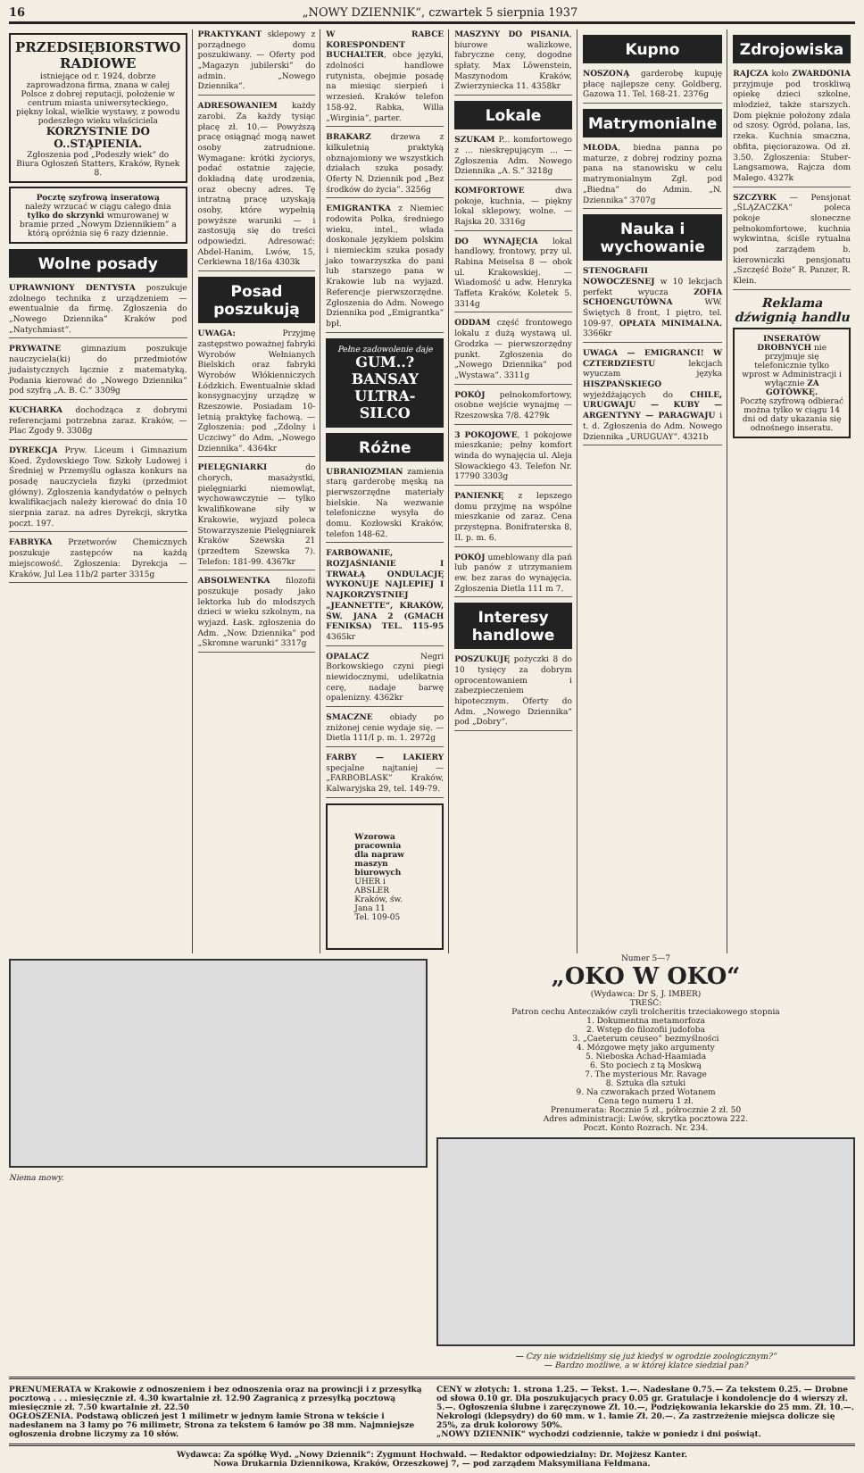16 „NOWY DZIENNIK“, czwartek 5 sierpnia 1937
PRZEDSIĘBIORSTWO RADIOWE
istniejące od r. 1924, dobrze zaprowadzona firma, znana w całej Polsce z dobrej reputacji, położenie w centrum miasta uniwersyteckiego, piękny lokal, wielkie wystawy, z powodu podeszłego wieku właściciela
KORZYSTNIE DO O..STĄPIENIA.
Zgłoszenia pod „Podeszły wiek“ do Biura Ogłoszeń Statters, Kraków, Rynek 8.
Pocztę szyfrową inseratową
należy wrzucać w ciągu całego dnia tylko do skrzynki wmurowanej w bramie przed „Nowym Dziennikiem“ a którą opróżnia się 6 razy dziennie.
Wolne posady
UPRAWNIONY DENTYSTA poszukuje zdolnego technika z urządzeniem — ewentualnie da firmę. Zgłoszenia do „Nowego Dziennika“ Kraków pod „Natychmiast“.
PRYWATNE gimnazium poszukuje nauczyciela(ki) do przedmiotów judaistycznych łącznie z matematyką. Podania kierować do „Nowego Dziennika“ pod szyfrą „A. B. C.“ 3309g
KUCHARKA dochodząca z dobrymi referencjami potrzebna zaraz. Kraków, — Plac Zgody 9. 3308g
DYREKCJA Pryw. Liceum i Gimnazium Koed. Żydowskiego Tow. Szkoły Ludowej i Średniej w Przemyślu ogłasza konkurs na posadę nauczyciela fizyki (przedmiot główny). Zgłoszenia kandydatów o pełnych kwalifikacjach należy kierować do dnia 10 sierpnia zaraz. na adres Dyrekcji, skrytka poczt. 197.
FABRYKA Przetworów Chemicznych poszukuje zastępców na każdą miejscowość. Zgłoszenia: Dyrekcja — Kraków, Jul Lea 11b/2 parter 3315g
PRAKTYKANT sklepowy z porządnego domu poszukiwany. — Oferty pod „Magazyn jubilerski“ do admin. „Nowego Dziennika“.
ADRESOWANIEM każdy zarobi. Za każdy tysiąc płacę zł. 10.— Powyższą pracę osiągnąć mogą nawet osoby zatrudnione. Wymagane: krótki życiorys, podać ostatnie zajęcie, dokładną datę urodzenia, oraz obecny adres. Tę intratną pracę uzyskają osoby, które wypełnią powyższe warunki — i zastosują się do treści odpowiedzi. Adresować: Abdel-Hanim, Lwów, 15, Cerkiewna 18/16a 4303k
Posad poszukują
UWAGA: Przyjmę zastępstwo poważnej fabryki Wyrobów Wełnianych Bielskich oraz fabryki Wyrobów Włókienniczych Łódzkich. Ewentualnie skład konsygnacyjny urządzę w Rzeszowie. Posiadam 10-letnią praktykę fachową. — Zgłoszenia: pod „Zdolny i Uczciwy“ do Adm. „Nowego Dziennika“. 4364kr
PIELĘGNIARKI do chorych, masażystki, pielęgniarki niemowląt, wychowawczynie — tylko kwalifikowane siły w Krakowie, wyjazd poleca Stowarzyszenie Pielęgniarek Kraków Szewska 21 (przedtem Szewska 7). Telefon: 181-99. 4367kr
ABSOLWENTKA filozofii poszukuje posady jako lektorka lub do młodszych dzieci w wieku szkolnym, na wyjazd. Łask. zgłoszenia do Adm. „Now. Dziennika“ pod „Skromne warunki“ 3317g
W RABCE KORESPONDENT BUCHALTER, obce języki, zdolności handlowe rutynista, obejmie posadę na miesiąc sierpień i wrzesień. Kraków telefon 158-92. Rabka, Willa „Wirginia“, parter.
BRAKARZ drzewa z kilkuletnią praktyką obznajomiony we wszystkich działach szuka posady. Oferty N. Dziennik pod „Bez środków do życia“. 3256g
EMIGRANTKA z Niemiec rodowita Polka, średniego wieku, intel., włada doskonale językiem polskim i niemieckim szuka posady jako towarzyszka do pani lub starszego pana w Krakowie lub na wyjazd. Referencje pierwszorzędne. Zgłoszenia do Adm. Nowego Dziennika pod „Emigrantka“ bpł.
Pełne zadowolenie daje
GUM..? BANSAY
ULTRA-SILCO
Różne
UBRANIOZMIAN zamienia starą garderobę męską na pierwszorzędne materiały bielskie. Na wezwanie telefoniczne wysyła do domu. Kozłowski Kraków, telefon 148-62.
FARBOWANIE, ROZJAŚNIANIE I TRWAŁĄ ONDULACJĘ WYKONUJE NAJLEPIEJ I NAJKORZYSTNIEJ „JEANNETTE“, KRAKÓW, ŚW. JANA 2 (GMACH FENIKSA) TEL. 115-95 4365kr
OPALACZ Negri Borkowskiego czyni piegi niewidocznymi, udelikatnia cerę, nadaje barwę opalenizny. 4362kr
SMACZNE obiady po zniżonej cenie wydaje się. — Dietla 111/I p. m. 1. 2972g
FARBY — LAKIERY specjalne najtaniej — „FARBOBLASK“ Kraków, Kalwaryjska 29, tel. 149-79.
Wzorowa pracownia dla napraw maszyn biurowych
UHER i ABSLER
Kraków, św. Jana 11
Tel. 109-05
MASZYNY DO PISANIA, biurowe walizkowe, fabryczne ceny, dogodne spłaty. Max Löwenstein, Maszynodom Kraków, Zwierzyniecka 11. 4358kr
Lokale
SZUKAM P... komfortowego z ... nieskrępującym ... — Zgłoszenia Adm. Nowego Dziennika „A. S.“ 3218g
KOMFORTOWE dwa pokoje, kuchnia, — piękny lokal sklepowy, wolne. — Rajska 20. 3316g
DO WYNAJĘCIA lokal handlowy, frontowy, przy ul. Rabina Meiselsa 8 — obok ul. Krakowskiej. — Wiadomość u adw. Henryka Taffeta Kraków, Koletek 5. 3314g
ODDAM część frontowego lokalu z dużą wystawą ul. Grodzka — pierwszorzędny punkt. Zgłoszenia do „Nowego Dziennika“ pod „Wystawa“. 3311g
POKÓJ pełnokomfortowy, osobne wejście wynajmę — Rzeszowska 7/8. 4279k
3 POKOJOWE, 1 pokojowe mieszkanie; pełny komfort winda do wynajęcia ul. Aleja Słowackiego 43. Telefon Nr. 17790 3303g
PANIENKĘ z lepszego domu przyjmę na wspólne mieszkanie od zaraz. Cena przystępna. Bonifraterska 8, II. p. m. 6.
POKÓJ umeblowany dla pań lub panów z utrzymaniem ew. bez zaras do wynajęcia. Zgłoszenia Dietla 111 m 7.
Interesy handlowe
POSZUKUJĘ pożyczki 8 do 10 tysięcy za dobrym oprocentowaniem i zabezpieczeniem hipotecznym. Oferty do Adm. „Nowego Dziennika“ pod „Dobry“.
Kupno
NOSZONĄ garderobę kupuję płacę najlepsze ceny. Goldberg, Gazowa 11. Tel. 168-21. 2376g
Matrymonialne
MŁODA, biedna panna po maturze, z dobrej rodziny pozna pana na stanowisku w celu matrymonialnym Zgł. pod „Biedna“ do Admin. „N. Dziennika“ 3707g
Nauka i wychowanie
STENOGRAFII NOWOCZESNEJ w 10 lekcjach perfekt wyucza ZOFIA SCHOENGUTÓWNA WW. Świętych 8 front, I piętro, tel. 109-97. OPŁATA MINIMALNA. 3366kr
UWAGA — EMIGRANCI! W CZTERDZIESTU lekcjach wyuczam języka HISZPAŃSKIEGO wyjeżdżających do CHILE, URUGWAJU — KUBY — ARGENTYNY — PARAGWAJU i t. d. Zgłoszenia do Adm. Nowego Dziennika „URUGUAY“. 4321b
Zdrojowiska
RAJCZA koło ZWARDONIA przyjmuje pod troskliwą opiekę dzieci szkolne, młodzież, także starszych. Dom pięknie położony zdala od szosy. Ogród, polana, las, rzeka. Kuchnia smaczna, obfita, pięciorazowa. Od zł. 3.50. Zgłoszenia: Stuber-Langsamowa, Rajcza dom Malego. 4327k
SZCZYRK — Pensjonat „ŚLĄZACZKA“ poleca pokoje słoneczne pełnokomfortowe, kuchnia wykwintna, ściśle rytualna pod zarządem b. kierowniczki pensjonatu „Szczęść Boże“ R. Panzer, R. Klein.
Reklama dźwignią handlu
INSERATÓW DROBNYCH nie przyjmuje się telefonicznie tylko wprost w Administracji i wyłącznie ZA GOTÓWKĘ.
Pocztę szyfrową odbierać można tylko w ciągu 14 dni od daty ukazania się odnośnego inseratu.
Niema mowy. Numer 5—7
„OKO W OKO“
(Wydawca: Dr S. J. IMBER)
TREŚĆ:
Patron cechu Anteczaków czyli trolcheritis trzeciakowego stopnia
1. Dokumentna metamorfoza
2. Wstęp do filozofii judofoba
3. „Caeterum ceuseo“ bezmyślności
4. Mózgowe męty jako argumenty
5. Nieboska Achad-Haamiada
6. Sto pociech z tą Moskwą
7. The mysterious Mr. Ravage
8. Sztuka dla sztuki
9. Na czworakach przed Wotanem
Cena tego numeru 1 zł.
Prenumerata: Rocznie 5 zł., półrocznie 2 zł. 50
Adres administracji: Lwów, skrytka pocztowa 222.
Poczt. Konto Rozrach. Nr. 234.
— Czy nie widzieliśmy się już kiedyś w ogrodzie zoologicznym?“
— Bardzo możliwe, a w której klatce siedział pan?
PRENUMERATA w Krakowie z odnoszeniem i bez odnoszenia oraz na prowincji i z przesyłką pocztową . . . miesięcznie zł. 4.30 kwartalnie zł. 12.90 Zagranicą z przesyłką pocztową miesięcznie zł. 7.50 kwartalnie zł. 22.50
OGŁOSZENIA. Podstawą obliczeń jest 1 milimetr w jednym łamie Strona w tekście i nadesłanem na 3 łamy po 76 milimetr, Strona za tekstem 6 łamów po 38 mm. Najmniejsze ogłoszenia drobne liczymy za 10 słów.
CENY w złotych: 1. strona 1.25. — Tekst. 1.—. Nadesłane 0.75.— Za tekstem 0.25. — Drobne od słowa 0.10 gr. Dla poszukujących pracy 0.05 gr. Gratulacje i kondolencje do 4 wierszy zł. 5.—. Ogłoszenia ślubne i zaręczynowe Zł. 10.—, Podziękowania lekarskie do 25 mm. Zł. 10.—. Nekrologi (klepsydry) do 60 mm. w 1. łamie Zł. 20.—. Za zastrzeżenie miejsca dolicze się 25%, za druk kolorowy 50%.
„NOWY DZIENNIK“ wychodzi codziennie, także w poniedz i dni poświąt.
Wydawca: Za spółkę Wyd. „Nowy Dziennik“: Zygmunt Hochwald. — Redaktor odpowiedzialny: Dr. Mojżesz Kanter.
Nowa Drukarnia Dziennikowa, Kraków, Orzeszkowej 7, — pod zarządem Maksymiliana Feldmana.